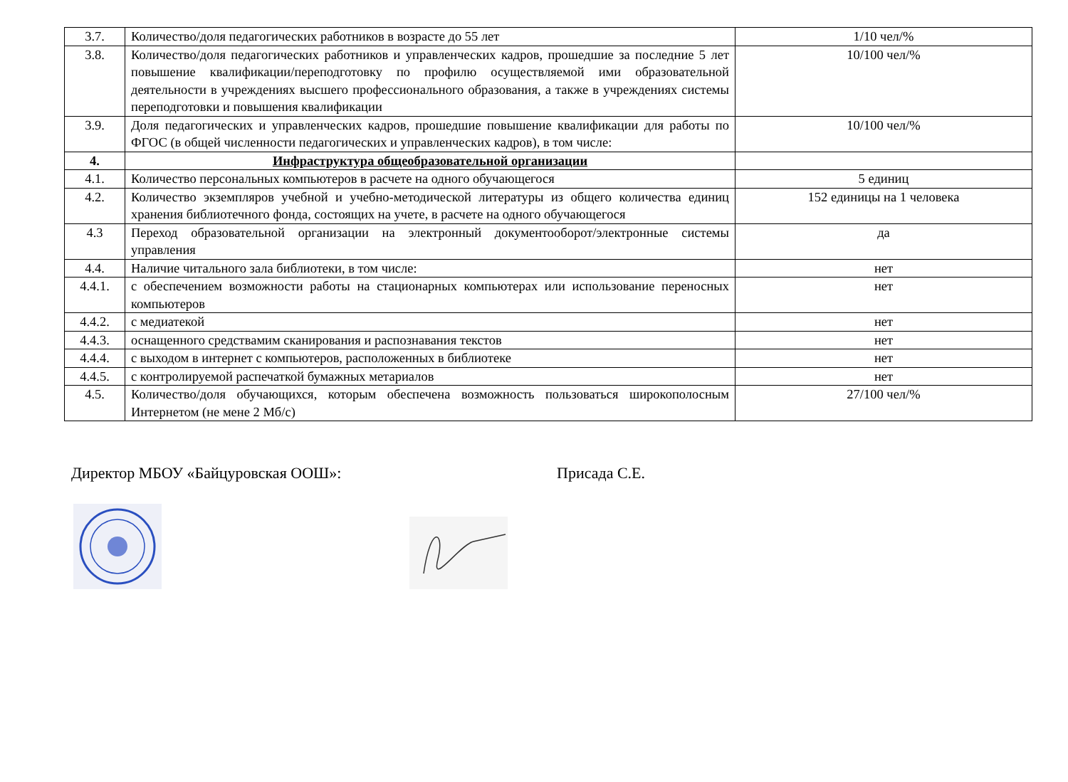| 3.7. | Количество/доля педагогических работников в возрасте до 55 лет | 1/10 чел/% |
| 3.8. | Количество/доля педагогических работников и управленческих кадров, прошедшие за последние 5 лет повышение квалификации/переподготовку по профилю осуществляемой ими образовательной деятельности в учреждениях высшего профессионального образования, а также в учреждениях системы переподготовки и повышения квалификации | 10/100 чел/% |
| 3.9. | Доля педагогических и управленческих кадров, прошедшие повышение квалификации для работы по ФГОС (в общей численности педагогических и управленческих кадров), в том числе: | 10/100 чел/% |
| 4. | Инфраструктура общеобразовательной организации | |
| 4.1. | Количество персональных компьютеров в расчете на одного обучающегося | 5 единиц |
| 4.2. | Количество экземпляров учебной и учебно-методической литературы из общего количества единиц хранения библиотечного фонда, состоящих на учете, в расчете на одного обучающегося | 152 единицы на 1 человека |
| 4.3 | Переход образовательной организации на электронный документооборот/электронные системы управления | да |
| 4.4. | Наличие читального зала библиотеки, в том числе: | нет |
| 4.4.1. | с обеспечением возможности работы на стационарных компьютерах или использование переносных компьютеров | нет |
| 4.4.2. | с медиатекой | нет |
| 4.4.3. | оснащенного средствамим сканирования и распознавания текстов | нет |
| 4.4.4. | с выходом в интернет с компьютеров, расположенных в библиотеке | нет |
| 4.4.5. | с контролируемой распечаткой бумажных метариалов | нет |
| 4.5. | Количество/доля обучающихся, которым обеспечена возможность пользоваться широкополосным Интернетом (не мене 2 Мб/с) | 27/100 чел/% |
Директор МБОУ «Байцуровская ООШ»: Присада С.Е.